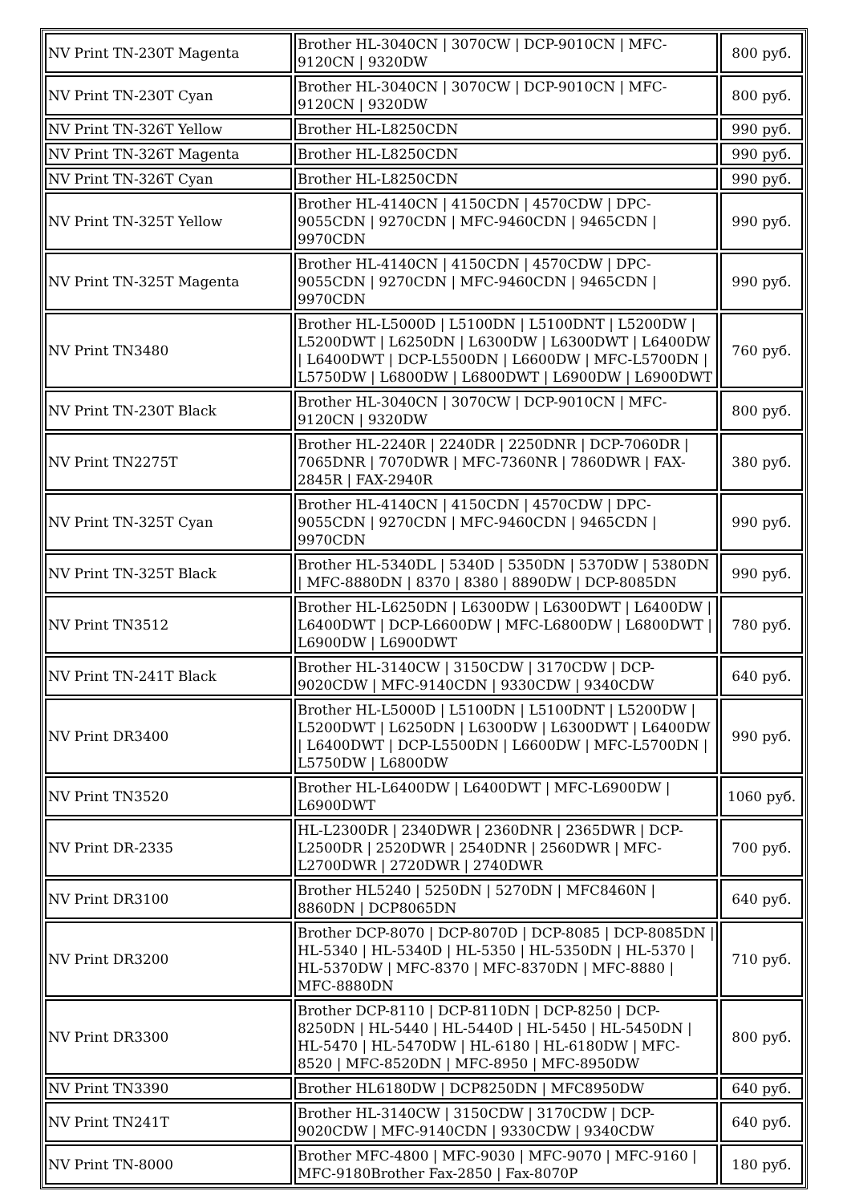| NV Print TN-230T Magenta | Brother HL-3040CN / 3070CW / DCP-9010CN / MFC-9120CN / 9320DW | 800 руб. |
| NV Print TN-230T Cyan | Brother HL-3040CN / 3070CW / DCP-9010CN / MFC-9120CN / 9320DW | 800 руб. |
| NV Print TN-326T Yellow | Brother HL-L8250CDN | 990 руб. |
| NV Print TN-326T Magenta | Brother HL-L8250CDN | 990 руб. |
| NV Print TN-326T Cyan | Brother HL-L8250CDN | 990 руб. |
| NV Print TN-325T Yellow | Brother HL-4140CN / 4150CDN / 4570CDW / DPC-9055CDN / 9270CDN / MFC-9460CDN / 9465CDN / 9970CDN | 990 руб. |
| NV Print TN-325T Magenta | Brother HL-4140CN / 4150CDN / 4570CDW / DPC-9055CDN / 9270CDN / MFC-9460CDN / 9465CDN / 9970CDN | 990 руб. |
| NV Print TN3480 | Brother HL-L5000D / L5100DN / L5100DNT / L5200DW / L5200DWT / L6250DN / L6300DW / L6300DWT / L6400DW / L6400DWT / DCP-L5500DN / L6600DW / MFC-L5700DN / L5750DW / L6800DW / L6800DWT / L6900DW / L6900DWT | 760 руб. |
| NV Print TN-230T Black | Brother HL-3040CN / 3070CW / DCP-9010CN / MFC-9120CN / 9320DW | 800 руб. |
| NV Print TN2275T | Brother HL-2240R / 2240DR / 2250DNR / DCP-7060DR / 7065DNR / 7070DWR / MFC-7360NR / 7860DWR / FAX-2845R / FAX-2940R | 380 руб. |
| NV Print TN-325T Cyan | Brother HL-4140CN / 4150CDN / 4570CDW / DPC-9055CDN / 9270CDN / MFC-9460CDN / 9465CDN / 9970CDN | 990 руб. |
| NV Print TN-325T Black | Brother HL-5340DL / 5340D / 5350DN / 5370DW / 5380DN / MFC-8880DN / 8370 / 8380 / 8890DW / DCP-8085DN | 990 руб. |
| NV Print TN3512 | Brother HL-L6250DN / L6300DW / L6300DWT / L6400DW / L6400DWT / DCP-L6600DW / MFC-L6800DW / L6800DWT / L6900DW / L6900DWT | 780 руб. |
| NV Print TN-241T Black | Brother HL-3140CW / 3150CDW / 3170CDW / DCP-9020CDW / MFC-9140CDN / 9330CDW / 9340CDW | 640 руб. |
| NV Print DR3400 | Brother HL-L5000D / L5100DN / L5100DNT / L5200DW / L5200DWT / L6250DN / L6300DW / L6300DWT / L6400DW / L6400DWT / DCP-L5500DN / L6600DW / MFC-L5700DN / L5750DW / L6800DW | 990 руб. |
| NV Print TN3520 | Brother HL-L6400DW / L6400DWT / MFC-L6900DW / L6900DWT | 1060 руб. |
| NV Print DR-2335 | HL-L2300DR / 2340DWR / 2360DNR / 2365DWR / DCP-L2500DR / 2520DWR / 2540DNR / 2560DWR / MFC-L2700DWR / 2720DWR / 2740DWR | 700 руб. |
| NV Print DR3100 | Brother HL5240 / 5250DN / 5270DN / MFC8460N / 8860DN / DCP8065DN | 640 руб. |
| NV Print DR3200 | Brother DCP-8070 / DCP-8070D / DCP-8085 / DCP-8085DN / HL-5340 / HL-5340D / HL-5350 / HL-5350DN / HL-5370 / HL-5370DW / MFC-8370 / MFC-8370DN / MFC-8880 / MFC-8880DN | 710 руб. |
| NV Print DR3300 | Brother DCP-8110 / DCP-8110DN / DCP-8250 / DCP-8250DN / HL-5440 / HL-5440D / HL-5450 / HL-5450DN / HL-5470 / HL-5470DW / HL-6180 / HL-6180DW / MFC-8520 / MFC-8520DN / MFC-8950 / MFC-8950DW | 800 руб. |
| NV Print TN3390 | Brother HL6180DW / DCP8250DN / MFC8950DW | 640 руб. |
| NV Print TN241T | Brother HL-3140CW / 3150CDW / 3170CDW / DCP-9020CDW / MFC-9140CDN / 9330CDW / 9340CDW | 640 руб. |
| NV Print TN-8000 | Brother MFC-4800 / MFC-9030 / MFC-9070 / MFC-9160 / MFC-9180Brother Fax-2850 / Fax-8070P | 180 руб. |